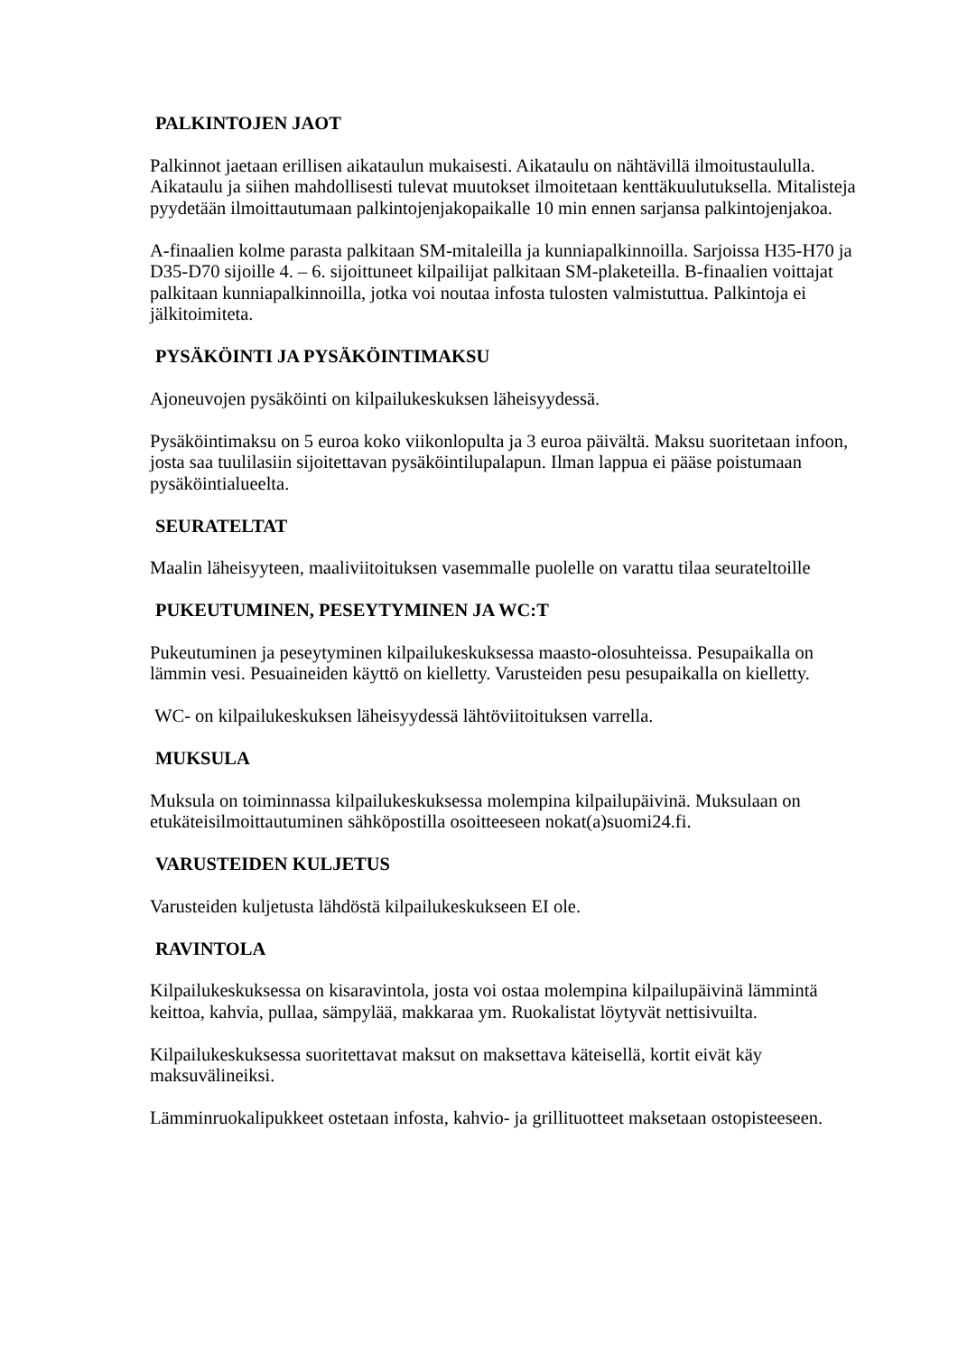PALKINTOJEN JAOT
Palkinnot jaetaan erillisen aikataulun mukaisesti. Aikataulu on nähtävillä ilmoitustaululla. Aikataulu ja siihen mahdollisesti tulevat muutokset ilmoitetaan kenttäkuulutuksella. Mitalisteja pyydetään ilmoittautumaan palkintojenjakopaikalle 10 min ennen sarjansa palkintojenjakoa.
A-finaalien kolme parasta palkitaan SM-mitaleilla ja kunniapalkinnoilla. Sarjoissa H35-H70 ja D35-D70 sijoille 4. – 6. sijoittuneet kilpailijat palkitaan SM-plaketeilla. B-finaalien voittajat palkitaan kunniapalkinnoilla, jotka voi noutaa infosta tulosten valmistuttua. Palkintoja ei jälkitoimiteta.
PYSÄKÖINTI JA PYSÄKÖINTIMAKSU
Ajoneuvojen pysäköinti on kilpailukeskuksen läheisyydessä.
Pysäköintimaksu on 5 euroa koko viikonlopulta ja 3 euroa päivältä. Maksu suoritetaan infoon, josta saa tuulilasiin sijoitettavan pysäköintilupalapun. Ilman lappua ei pääse poistumaan pysäköintialueelta.
SEURATELTAT
Maalin läheisyyteen, maaliviitoituksen vasemmalle puolelle on varattu tilaa seurateltoille
PUKEUTUMINEN, PESEYTYMINEN JA WC:T
Pukeutuminen ja peseytyminen kilpailukeskuksessa maasto-olosuhteissa. Pesupaikalla on lämmin vesi. Pesuaineiden käyttö on kielletty. Varusteiden pesu pesupaikalla on kielletty.
WC- on kilpailukeskuksen läheisyydessä lähtöviitoituksen varrella.
MUKSULA
Muksula on toiminnassa kilpailukeskuksessa molempina kilpailupäivinä. Muksulaan on etukäteisilmoittautuminen sähköpostilla osoitteeseen nokat(a)suomi24.fi.
VARUSTEIDEN KULJETUS
Varusteiden kuljetusta lähdöstä kilpailukeskukseen EI ole.
RAVINTOLA
Kilpailukeskuksessa on kisaravintola, josta voi ostaa molempina kilpailupäivinä lämmintä keittoa, kahvia, pullaa, sämpylää, makkaraa ym. Ruokalistat löytyvät nettisivuilta.
Kilpailukeskuksessa suoritettavat maksut on maksettava käteisellä, kortit eivät käy maksuvälineiksi.
Lämminruokalipukkeet ostetaan infosta, kahvio- ja grillituotteet maksetaan ostopisteeseen.